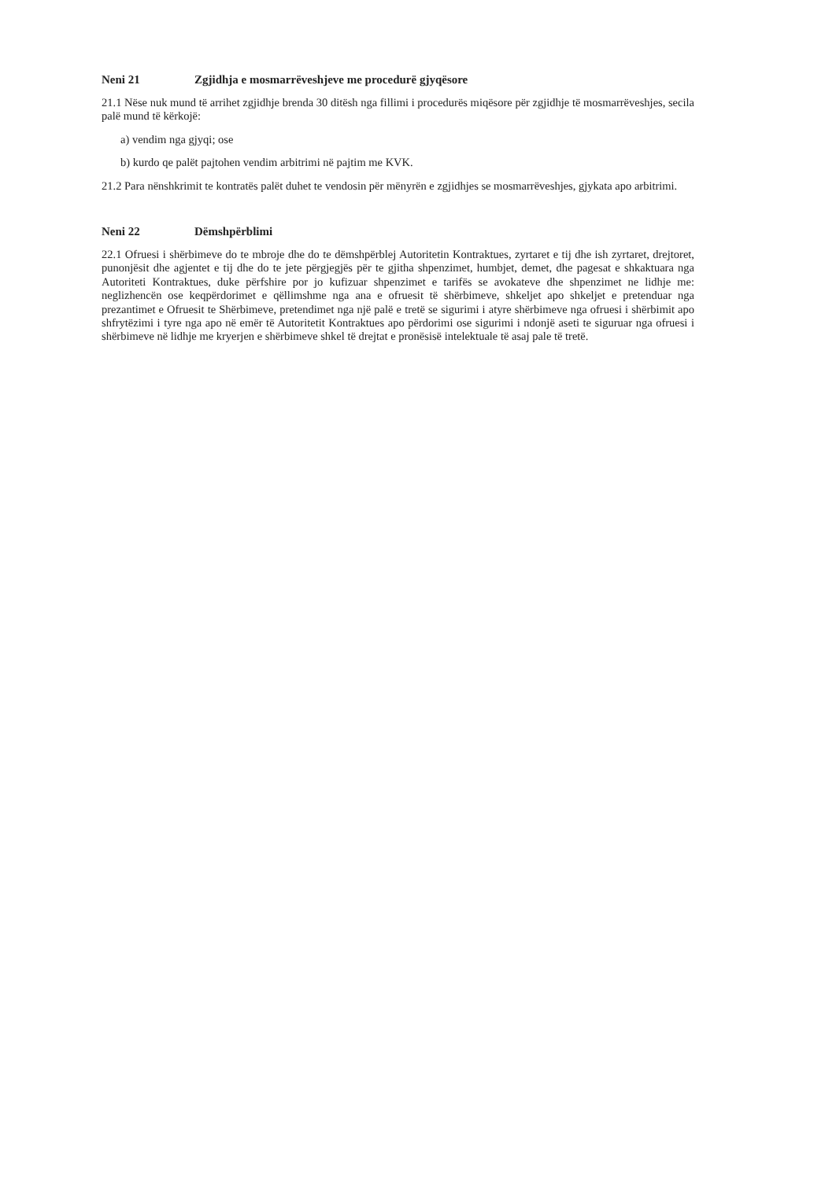Neni 21 Zgjidhja e mosmarrëveshjeve me procedurë gjyqësore
21.1 Nëse nuk mund të arrihet zgjidhje brenda 30 ditësh nga fillimi i procedurës miqësore për zgjidhje të mosmarrëveshjes, secila palë mund të kërkojë:
a) vendim nga gjyqi; ose
b) kurdo qe palët pajtohen vendim arbitrimi në pajtim me KVK.
21.2 Para nënshkrimit te kontratës palët duhet te vendosin për mënyrën e zgjidhjes se mosmarrëveshjes, gjykata apo arbitrimi.
Neni 22 Dëmshpërblimi
22.1 Ofruesi i shërbimeve do te mbroje dhe do te dëmshpërblej Autoritetin Kontraktues, zyrtaret e tij dhe ish zyrtaret, drejtoret, punonjësit dhe agjentet e tij dhe do te jete përgjegjës për te gjitha shpenzimet, humbjet, demet, dhe pagesat e shkaktuara nga Autoriteti Kontraktues, duke përfshire por jo kufizuar shpenzimet e tarifës se avokateve dhe shpenzimet ne lidhje me: neglizhencën ose keqpërdorimet e qëllimshme nga ana e ofruesit të shërbimeve, shkeljet apo shkeljet e pretenduar nga prezantimet e Ofruesit te Shërbimeve, pretendimet nga një palë e tretë se sigurimi i atyre shërbimeve nga ofruesi i shërbimit apo shfrytëzimi i tyre nga apo në emër të Autoritetit Kontraktues apo përdorimi ose sigurimi i ndonjë aseti te siguruar nga ofruesi i shërbimeve në lidhje me kryerjen e shërbimeve shkel të drejtat e pronësisë intelektuale të asaj pale të tretë.